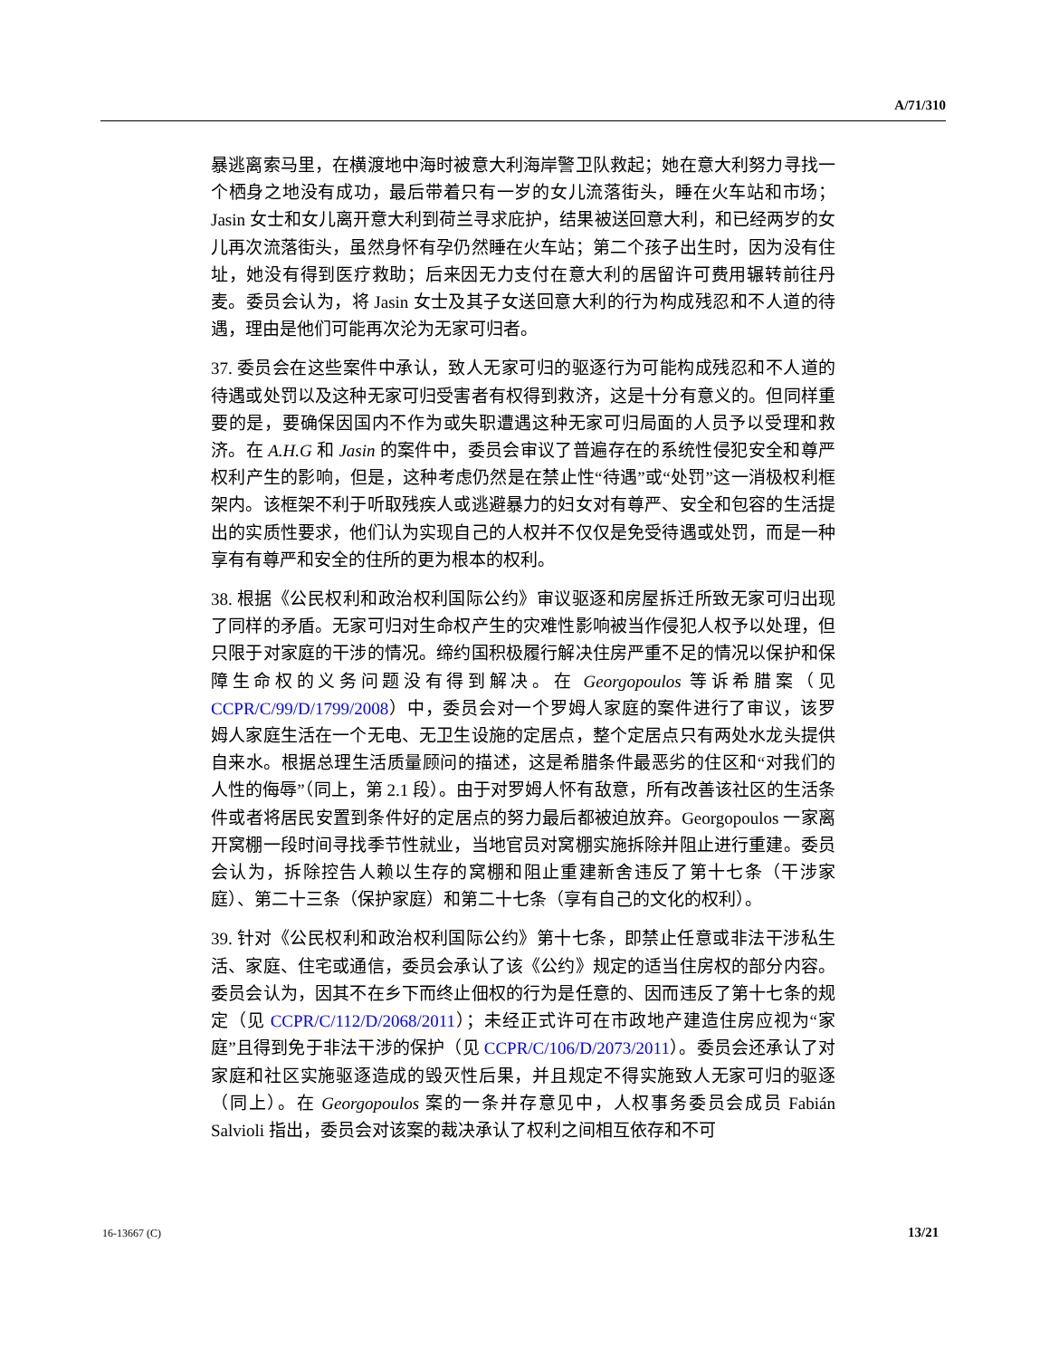A/71/310
暴逃离索马里，在横渡地中海时被意大利海岸警卫队救起；她在意大利努力寻找一个栖身之地没有成功，最后带着只有一岁的女儿流落街头，睡在火车站和市场；Jasin 女士和女儿离开意大利到荷兰寻求庇护，结果被送回意大利，和已经两岁的女儿再次流落街头，虽然身怀有孕仍然睡在火车站；第二个孩子出生时，因为没有住址，她没有得到医疗救助；后来因无力支付在意大利的居留许可费用辗转前往丹麦。委员会认为，将 Jasin 女士及其子女送回意大利的行为构成残忍和不人道的待遇，理由是他们可能再次沦为无家可归者。
37. 委员会在这些案件中承认，致人无家可归的驱逐行为可能构成残忍和不人道的待遇或处罚以及这种无家可归受害者有权得到救济，这是十分有意义的。但同样重要的是，要确保因国内不作为或失职遭遇这种无家可归局面的人员予以受理和救济。在 A.H.G 和 Jasin 的案件中，委员会审议了普遍存在的系统性侵犯安全和尊严权利产生的影响，但是，这种考虑仍然是在禁止性“待遇”或“处罚”这一消极权利框架内。该框架不利于听取残疾人或逃避暴力的妇女对有尊严、安全和包容的生活提出的实质性要求，他们认为实现自己的人权并不仅仅是免受待遇或处罚，而是一种享有有尊严和安全的住所的更为根本的权利。
38. 根据《公民权利和政治权利国际公约》审议驱逐和房屋拆迁所致无家可归出现了同样的矛盾。无家可归对生命权产生的灾难性影响被当作侵犯人权予以处理，但只限于对家庭的干涉的情况。缔约国积极履行解决住房严重不足的情况以保护和保障生命权的义务问题没有得到解决。在 Georgopoulos 等诉希腊案（见 CCPR/C/99/D/1799/2008）中，委员会对一个罗姆人家庭的案件进行了审议，该罗姆人家庭生活在一个无电、无卫生设施的定居点，整个定居点只有两处水龙头提供自来水。根据总理生活质量顾问的描述，这是希腊条件最恶劣的住区和“对我们的人性的侮辱”（同上，第 2.1 段）。由于对罗姆人怀有敌意，所有改善该社区的生活条件或者将居民安置到条件好的定居点的努力最后都被迫放弃。Georgopoulos 一家离开窝棚一段时间寻找季节性就业，当地官员对窝棚实施拆除并阻止进行重建。委员会认为，拆除控告人赖以生存的窝棚和阻止重建新舍违反了第十七条（干涉家庭）、第二十三条（保护家庭）和第二十七条（享有自己的文化的权利）。
39. 针对《公民权利和政治权利国际公约》第十七条，即禁止任意或非法干涉私生活、家庭、住宅或通信，委员会承认了该《公约》规定的适当住房权的部分内容。委员会认为，因其不在乡下而终止佃权的行为是任意的、因而违反了第十七条的规定（见 CCPR/C/112/D/2068/2011）；未经正式许可在市政地产建造住房应视为“家庭”且得到免于非法干涉的保护（见 CCPR/C/106/D/2073/2011）。委员会还承认了对家庭和社区实施驱逐造成的毁灭性后果，并且规定不得实施致人无家可归的驱逐（同上）。在 Georgopoulos 案的一条并存意见中，人权事务委员会成员 Fabián Salvioli 指出，委员会对该案的裁决承认了权利之间相互依存和不可
16-13667 (C) 13/21